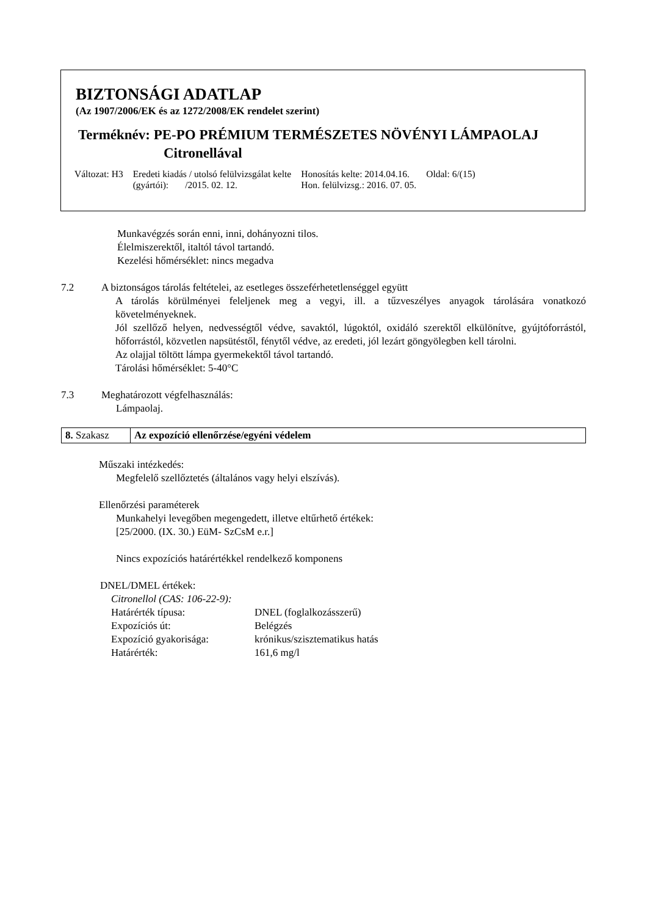BIZTONSÁGI ADATLAP
(Az 1907/2006/EK és az 1272/2008/EK rendelet szerint)
Terméknév: PE-PO PRÉMIUM TERMÉSZETES NÖVÉNYI LÁMPAOLAJ
Citronellával
| Változat: H3 | Eredeti kiadás / utolsó felülvizsgálat kelte (gyártói): /2015. 02. 12. | Honosítás kelte: 2014.04.16. Hon. felülvizsg.: 2016. 07. 05. | Oldal: 6/(15) |
Munkavégzés során enni, inni, dohányozni tilos.
Élelmiszerektől, italtól távol tartandó.
Kezelési hőmérséklet: nincs megadva
7.2 A biztonságos tárolás feltételei, az esetleges összeférhetetlenséggel együtt
A tárolás körülményei feleljenek meg a vegyi, ill. a tűzveszélyes anyagok tárolására vonatkozó követelményeknek.
Jól szellőző helyen, nedvességtől védve, savaktól, lúgoktól, oxidáló szerektől elkülönítve, gyújtóforrástól, hőforrástól, közvetlen napsütéstől, fénytől védve, az eredeti, jól lezárt göngyölegben kell tárolni.
Az olajjal töltött lámpa gyermekektől távol tartandó.
Tárolási hőmérséklet: 5-40°C
7.3 Meghatározott végfelhasználás:
Lámpaolaj.
| 8. Szakasz | Az expozíció ellenőrzése/egyéni védelem |
Műszaki intézkedés:
Megfelelő szellőztetés (általános vagy helyi elszívás).
Ellenőrzési paraméterek
Munkahelyi levegőben megengedett, illetve eltűrhető értékek:
[25/2000. (IX. 30.) EüM- SzCsM e.r.]
Nincs expozíciós határértékkel rendelkező komponens
DNEL/DMEL értékek:
Citronellol (CAS: 106-22-9):
| Határérték típusa: | DNEL (foglalkozásszerű) |
| Expozíciós út: | Belégzés |
| Expozíció gyakorisága: | krónikus/szisztematikus hatás |
| Határérték: | 161,6 mg/l |